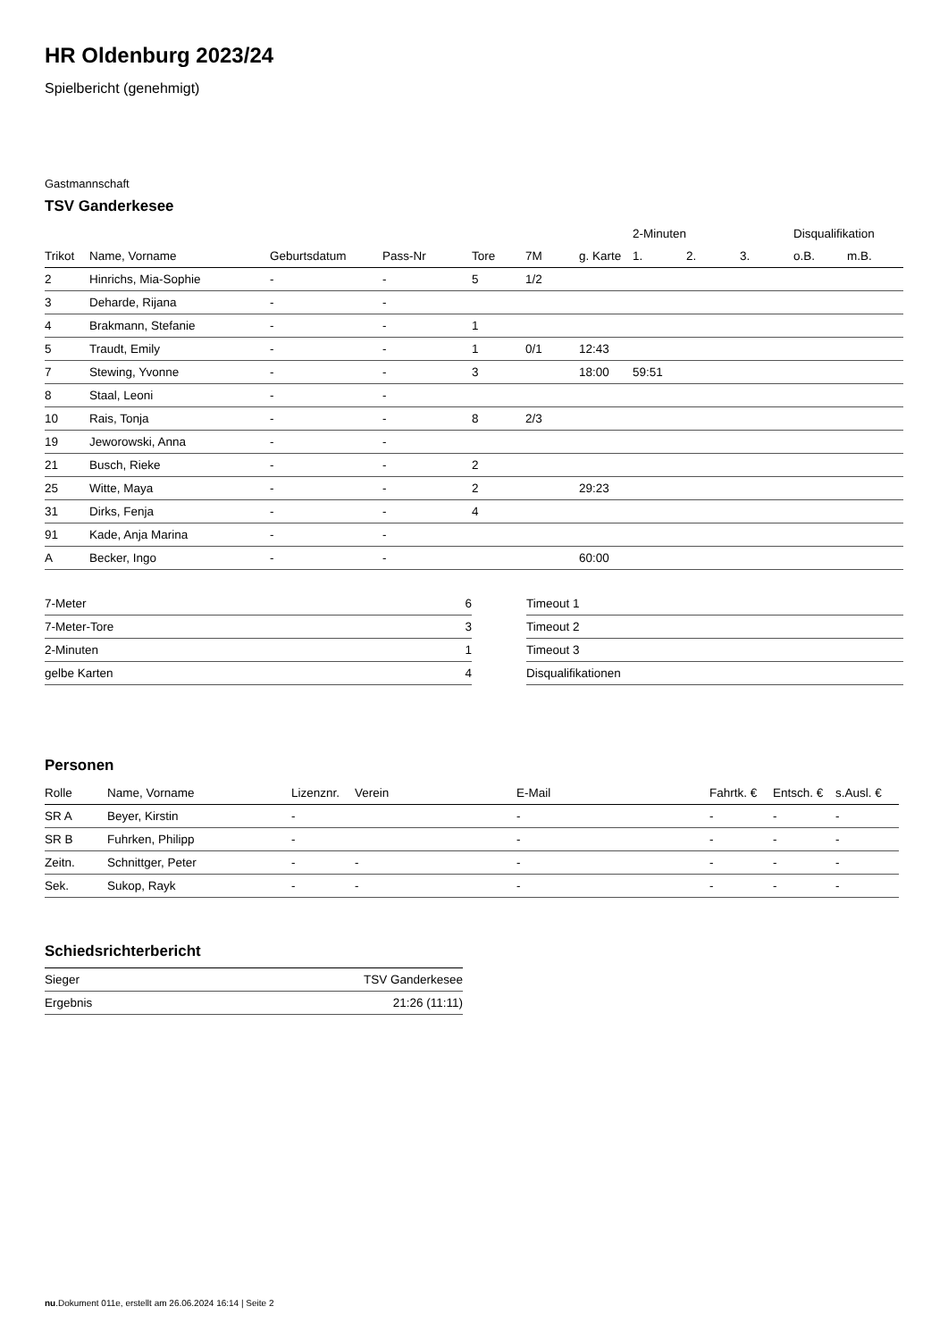HR Oldenburg 2023/24
Spielbericht (genehmigt)
Gastmannschaft
TSV Ganderkesee
| | | | | | | | 2-Minuten | | | Disqualifikation | |
| --- | --- | --- | --- | --- | --- | --- | --- | --- | --- | --- | --- |
| Trikot | Name, Vorname | Geburtsdatum | Pass-Nr | Tore | 7M | g. Karte | 1. | 2. | 3. | o.B. | m.B. |
| 2 | Hinrichs, Mia-Sophie | - | - | 5 | 1/2 | | | | | | |
| 3 | Deharde, Rijana | - | - | | | | | | | | |
| 4 | Brakmann, Stefanie | - | - | 1 | | | | | | | |
| 5 | Traudt, Emily | - | - | 1 | 0/1 | 12:43 | | | | | |
| 7 | Stewing, Yvonne | - | - | 3 | | 18:00 | 59:51 | | | | |
| 8 | Staal, Leoni | - | - | | | | | | | | |
| 10 | Rais, Tonja | - | - | 8 | 2/3 | | | | | | |
| 19 | Jeworowski, Anna | - | - | | | | | | | | |
| 21 | Busch, Rieke | - | - | 2 | | | | | | | |
| 25 | Witte, Maya | - | - | 2 | | 29:23 | | | | | |
| 31 | Dirks, Fenja | - | - | 4 | | | | | | | |
| 91 | Kade, Anja Marina | - | - | | | | | | | | |
| A | Becker, Ingo | - | - | | | 60:00 | | | | | |
| 7-Meter | 6 |
| 7-Meter-Tore | 3 |
| 2-Minuten | 1 |
| gelbe Karten | 4 |
| Timeout 1 |
| Timeout 2 |
| Timeout 3 |
| Disqualifikationen |
Personen
| Rolle | Name, Vorname | Lizenznr. | Verein | E-Mail | Fahrtk. € | Entsch. € | s.Ausl. € |
| --- | --- | --- | --- | --- | --- | --- | --- |
| SR A | Beyer, Kirstin | - | | - | - | - | - |
| SR B | Fuhrken, Philipp | - | | - | - | - | - |
| Zeitn. | Schnittger, Peter | - | - | - | - | - | - |
| Sek. | Sukop, Rayk | - | - | - | - | - | - |
Schiedsrichterbericht
| Sieger | TSV Ganderkesee |
| Ergebnis | 21:26 (11:11) |
nu.Dokument 011e, erstellt am 26.06.2024 16:14 | Seite 2